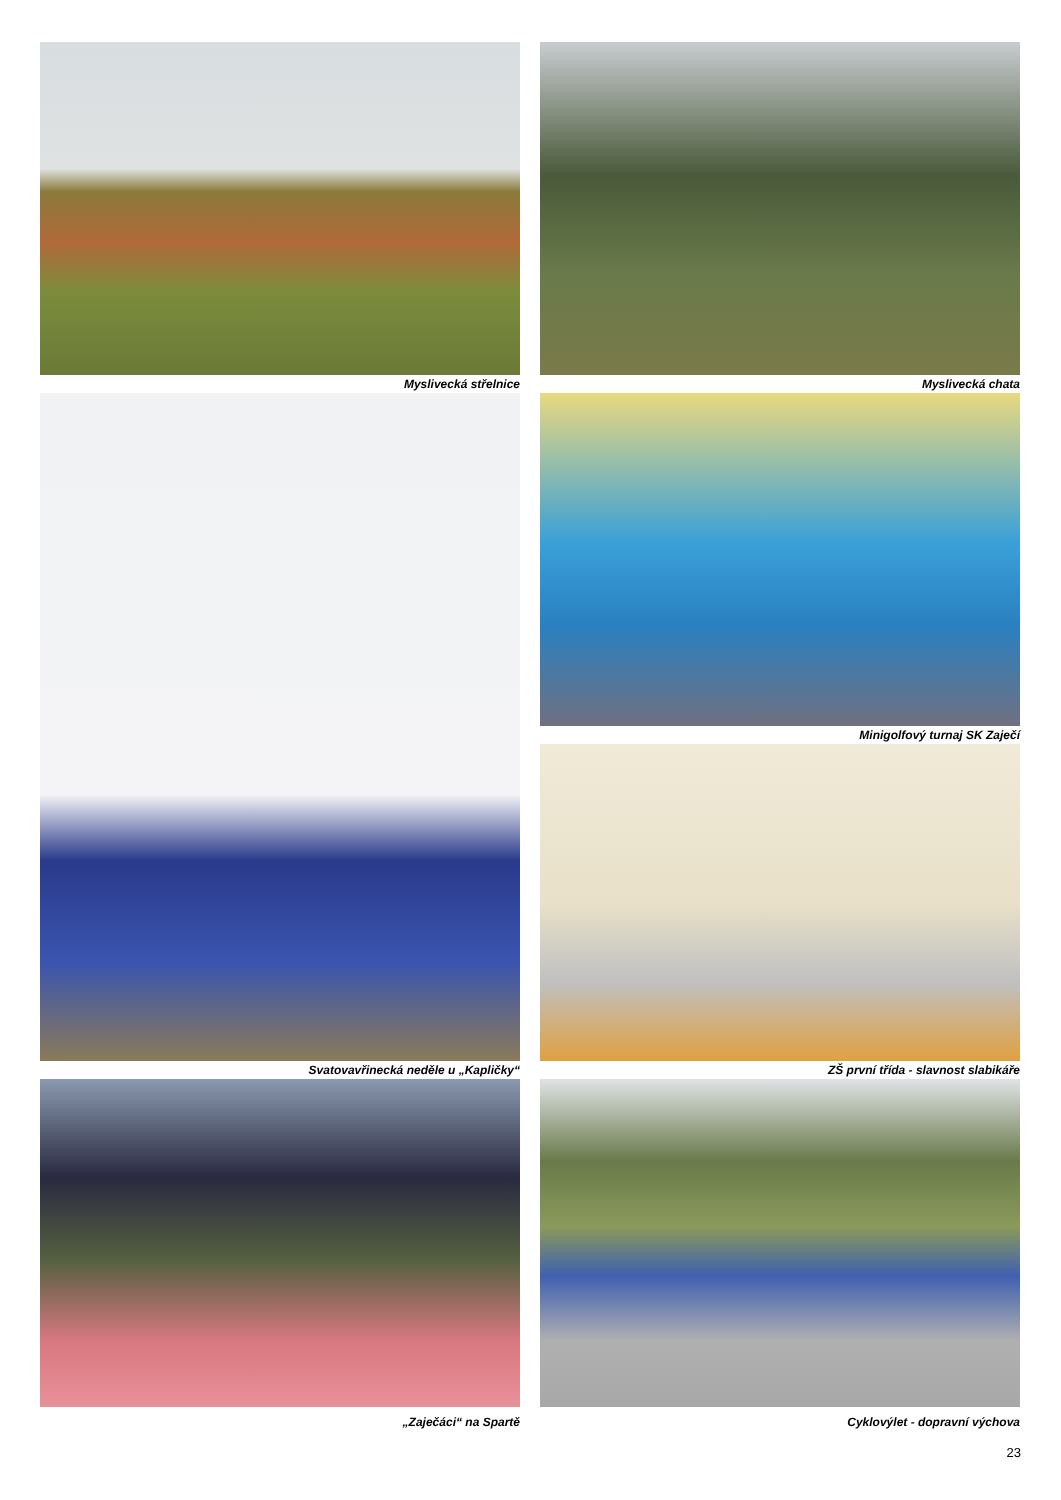Myslivecká střelnice
Svatovavřinecká neděle u „Kapličky“
„Zaječáci“ na Spartě
Myslivecká chata
Minigolfový turnaj SK Zaječí
ZŠ první třída - slavnost slabikáře
Cyklovýlet - dopravní výchova
23